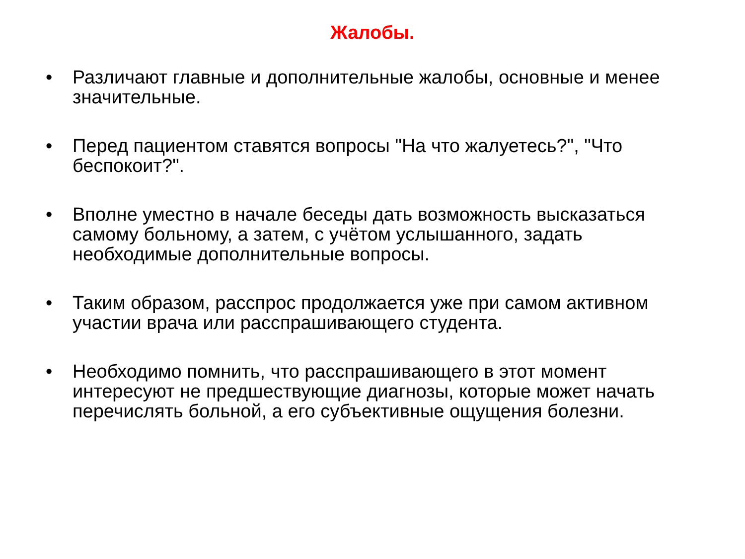Жалобы.
• Различают главные и дополнительные жалобы, основные и менее значительные.
• Перед пациентом ставятся вопросы "На что жалуетесь?", "Что беспокоит?".
• Вполне уместно в начале беседы дать возможность высказаться самому больному, а затем, с учётом услышанного, задать необходимые дополнительные вопросы.
• Таким образом, расспрос продолжается уже при самом активном участии врача или расспрашивающего студента.
• Необходимо помнить, что расспрашивающего в этот момент интересуют не предшествующие диагнозы, которые может начать перечислять больной, а его субъективные ощущения болезни.